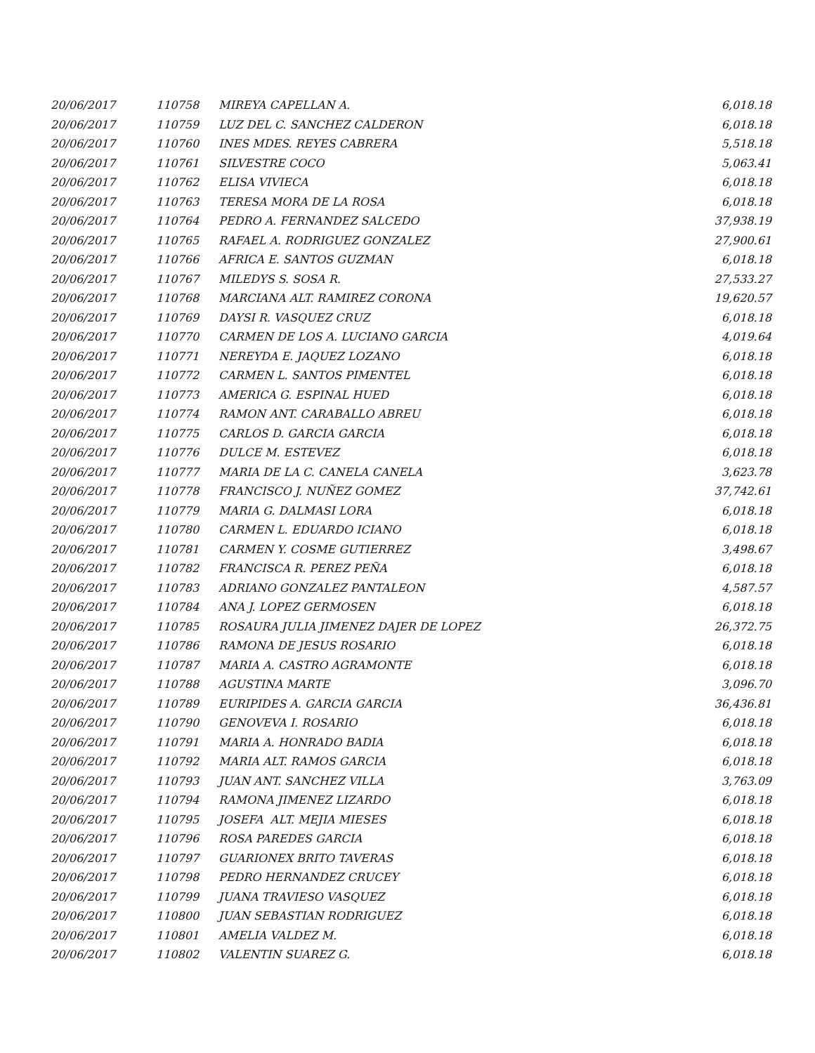| 20/06/2017 | 110758 | MIREYA CAPELLAN A. | 6,018.18 |
| 20/06/2017 | 110759 | LUZ DEL C. SANCHEZ CALDERON | 6,018.18 |
| 20/06/2017 | 110760 | INES MDES. REYES CABRERA | 5,518.18 |
| 20/06/2017 | 110761 | SILVESTRE COCO | 5,063.41 |
| 20/06/2017 | 110762 | ELISA VIVIECA | 6,018.18 |
| 20/06/2017 | 110763 | TERESA MORA DE LA ROSA | 6,018.18 |
| 20/06/2017 | 110764 | PEDRO A. FERNANDEZ SALCEDO | 37,938.19 |
| 20/06/2017 | 110765 | RAFAEL A. RODRIGUEZ GONZALEZ | 27,900.61 |
| 20/06/2017 | 110766 | AFRICA E. SANTOS GUZMAN | 6,018.18 |
| 20/06/2017 | 110767 | MILEDYS S. SOSA R. | 27,533.27 |
| 20/06/2017 | 110768 | MARCIANA ALT. RAMIREZ CORONA | 19,620.57 |
| 20/06/2017 | 110769 | DAYSI R. VASQUEZ CRUZ | 6,018.18 |
| 20/06/2017 | 110770 | CARMEN DE LOS A. LUCIANO GARCIA | 4,019.64 |
| 20/06/2017 | 110771 | NEREYDA E. JAQUEZ LOZANO | 6,018.18 |
| 20/06/2017 | 110772 | CARMEN L. SANTOS PIMENTEL | 6,018.18 |
| 20/06/2017 | 110773 | AMERICA G. ESPINAL HUED | 6,018.18 |
| 20/06/2017 | 110774 | RAMON ANT. CARABALLO ABREU | 6,018.18 |
| 20/06/2017 | 110775 | CARLOS D. GARCIA GARCIA | 6,018.18 |
| 20/06/2017 | 110776 | DULCE M. ESTEVEZ | 6,018.18 |
| 20/06/2017 | 110777 | MARIA DE LA C. CANELA CANELA | 3,623.78 |
| 20/06/2017 | 110778 | FRANCISCO J. NUÑEZ GOMEZ | 37,742.61 |
| 20/06/2017 | 110779 | MARIA G. DALMASI LORA | 6,018.18 |
| 20/06/2017 | 110780 | CARMEN L. EDUARDO ICIANO | 6,018.18 |
| 20/06/2017 | 110781 | CARMEN Y. COSME GUTIERREZ | 3,498.67 |
| 20/06/2017 | 110782 | FRANCISCA R. PEREZ PEÑA | 6,018.18 |
| 20/06/2017 | 110783 | ADRIANO GONZALEZ PANTALEON | 4,587.57 |
| 20/06/2017 | 110784 | ANA J. LOPEZ GERMOSEN | 6,018.18 |
| 20/06/2017 | 110785 | ROSAURA JULIA JIMENEZ DAJER DE LOPEZ | 26,372.75 |
| 20/06/2017 | 110786 | RAMONA DE JESUS ROSARIO | 6,018.18 |
| 20/06/2017 | 110787 | MARIA A. CASTRO AGRAMONTE | 6,018.18 |
| 20/06/2017 | 110788 | AGUSTINA MARTE | 3,096.70 |
| 20/06/2017 | 110789 | EURIPIDES A. GARCIA GARCIA | 36,436.81 |
| 20/06/2017 | 110790 | GENOVEVA I. ROSARIO | 6,018.18 |
| 20/06/2017 | 110791 | MARIA A. HONRADO BADIA | 6,018.18 |
| 20/06/2017 | 110792 | MARIA ALT. RAMOS GARCIA | 6,018.18 |
| 20/06/2017 | 110793 | JUAN ANT. SANCHEZ VILLA | 3,763.09 |
| 20/06/2017 | 110794 | RAMONA JIMENEZ LIZARDO | 6,018.18 |
| 20/06/2017 | 110795 | JOSEFA ALT. MEJIA MIESES | 6,018.18 |
| 20/06/2017 | 110796 | ROSA PAREDES GARCIA | 6,018.18 |
| 20/06/2017 | 110797 | GUARIONEX BRITO TAVERAS | 6,018.18 |
| 20/06/2017 | 110798 | PEDRO HERNANDEZ CRUCEY | 6,018.18 |
| 20/06/2017 | 110799 | JUANA TRAVIESO VASQUEZ | 6,018.18 |
| 20/06/2017 | 110800 | JUAN SEBASTIAN RODRIGUEZ | 6,018.18 |
| 20/06/2017 | 110801 | AMELIA VALDEZ M. | 6,018.18 |
| 20/06/2017 | 110802 | VALENTIN SUAREZ G. | 6,018.18 |